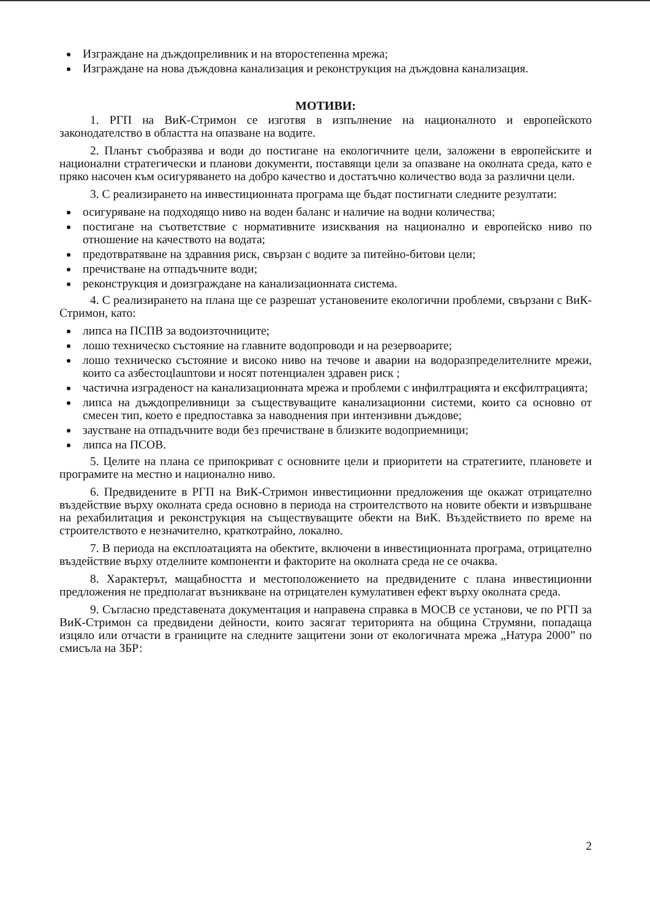Изграждане на дъждопреливник и на второстепенна мрежа;
Изграждане на нова дъждовна канализация и реконструкция на дъждовна канализация.
МОТИВИ:
1. РГП на ВиК-Стримон се изготвя в изпълнение на националното и европейското законодателство в областта на опазване на водите.
2. Планът съобразява и води до постигане на екологичните цели, заложени в европейските и национални стратегически и планови документи, поставящи цели за опазване на околната среда, като е пряко насочен към осигуряването на добро качество и достатъчно количество вода за различни цели.
3. С реализирането на инвестиционната програма ще бъдат постигнати следните резултати:
осигуряване на подходящо ниво на воден баланс и наличие на водни количества;
постигане на съответствие с нормативните изисквания на национално и европейско ниво по отношение на качеството на водата;
предотвратяване на здравния риск, свързан с водите за питейно-битови цели;
пречистване на отпадъчните води;
реконструкция и доизграждане на канализационната система.
4. С реализирането на плана ще се разрешат установените екологични проблеми, свързани с ВиК-Стримон, като:
липса на ПСПВ за водоизточниците;
лошо техническо състояние на главните водопроводи и на резервоарите;
лошо техническо състояние и високо ниво на течове и аварии на водоразпределителните мрежи, които са азбестоцlaunтови и носят потенциален здравен риск ;
частична изграденост на канализационната мрежа и проблеми с инфилтрацията и ексфилтрацията;
липса на дъждопреливници за съществуващите канализационни системи, които са основно от смесен тип, което е предпоставка за наводнения при интензивни дъждове;
заустване на отпадъчните води без пречистване в близките водоприемници;
липса на ПСОВ.
5. Целите на плана се припокриват с основните цели и приоритети на стратегиите, плановете и програмите на местно и национално ниво.
6. Предвидените в РГП на ВиК-Стримон инвестиционни предложения ще окажат отрицателно въздействие върху околната среда основно в периода на строителството на новите обекти и извършване на рехабилитация и реконструкция на съществуващите обекти на ВиК. Въздействието по време на строителството е незначително, краткотрайно, локално.
7. В периода на експлоатацията на обектите, включени в инвестиционната програма, отрицателно въздействие върху отделните компоненти и факторите на околната среда не се очаква.
8. Характерът, мащабността и местоположението на предвидените с плана инвестиционни предложения не предполагат възникване на отрицателен кумулативен ефект върху околната среда.
9. Съгласно представената документация и направена справка в МОСВ се установи, че по РГП за ВиК-Стримон са предвидени дейности, които засягат територията на община Струмяни, попадаща изцяло или отчасти в границите на следните защитени зони от екологичната мрежа „Натура 2000” по смисъла на ЗБР:
2